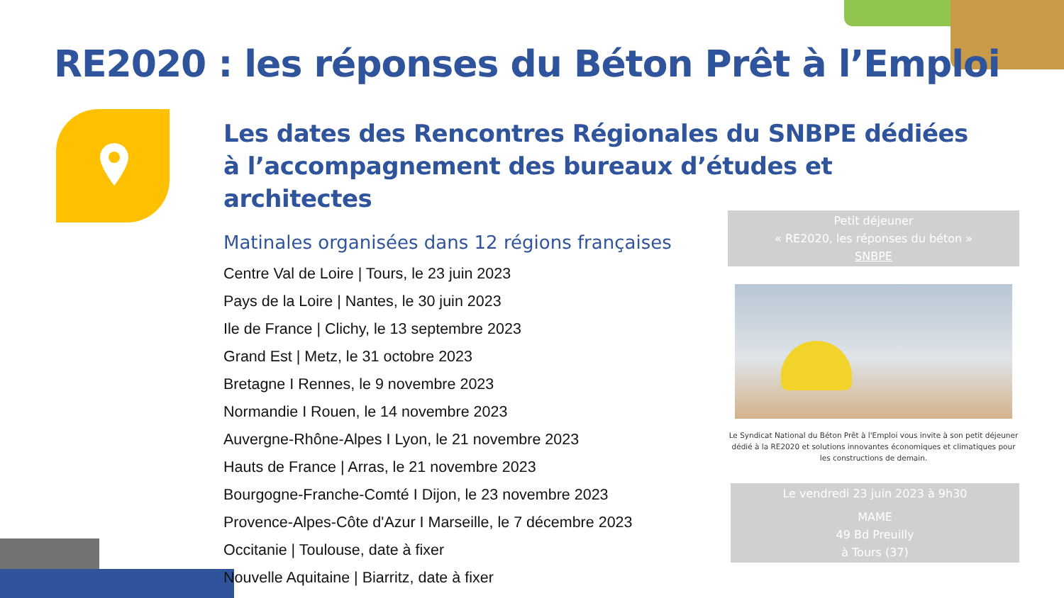RE2020 : les réponses du Béton Prêt à l’Emploi
Les dates des Rencontres Régionales du SNBPE dédiées à l’accompagnement des bureaux d’études et architectes
Matinales organisées dans 12 régions françaises
Centre Val de Loire | Tours, le 23 juin 2023
Pays de la Loire | Nantes, le 30 juin 2023
Ile de France | Clichy, le 13 septembre 2023
Grand Est | Metz, le 31 octobre 2023
Bretagne I Rennes, le 9 novembre 2023
Normandie I Rouen, le 14 novembre 2023
Auvergne-Rhône-Alpes I Lyon, le 21 novembre 2023
Hauts de France | Arras, le 21 novembre 2023
Bourgogne-Franche-Comté I Dijon, le 23 novembre 2023
Provence-Alpes-Côte d'Azur I Marseille, le 7 décembre 2023
Occitanie | Toulouse, date à fixer
Nouvelle Aquitaine | Biarritz, date à fixer
Petit déjeuner
« RE2020, les réponses du béton »
SNBPE
Le Syndicat National du Béton Prêt à l'Emploi vous invite à son petit déjeuner dédié à la RE2020 et solutions innovantes économiques et climatiques pour les constructions de demain.
Le vendredi 23 juin 2023 à 9h30
MAME
49 Bd Preuilly
à Tours (37)